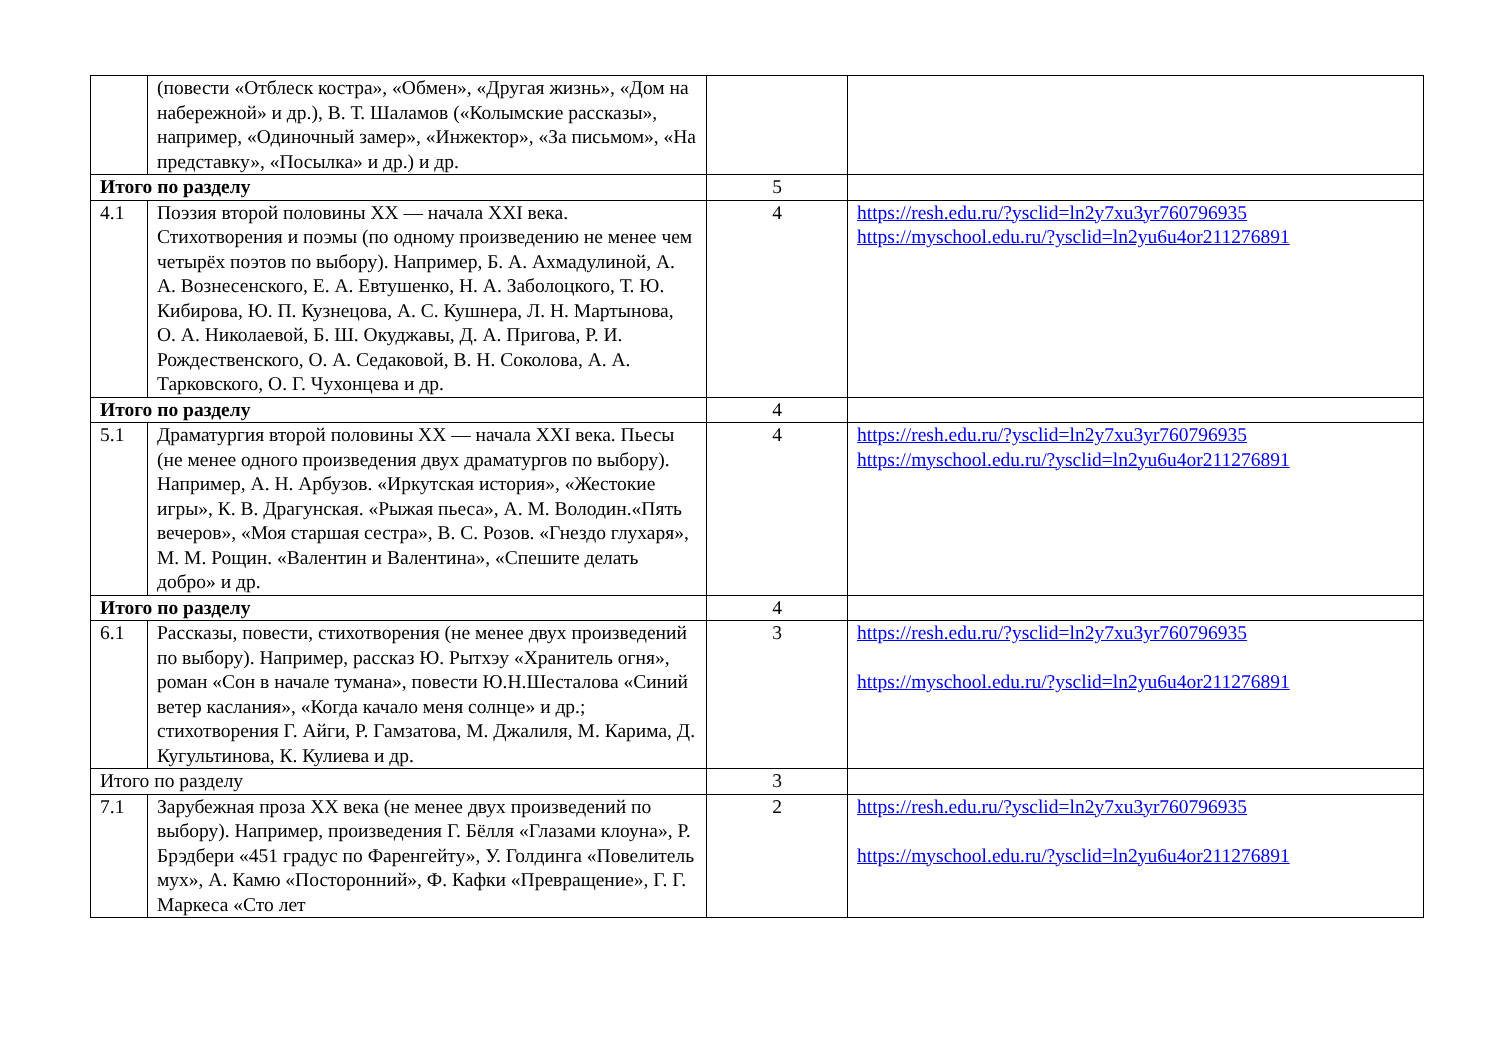| | (повести «Отблеск костра», «Обмен», «Другая жизнь», «Дом на набережной» и др.), В. Т. Шаламов («Колымские рассказы», например, «Одиночный замер», «Инжектор», «За письмом», «На представку», «Посылка» и др.) и др. | | |
| Итого по разделу | | 5 | |
| 4.1 | Поэзия второй половины XX — начала XXI века. Стихотворения и поэмы (по одному произведению не менее чем четырёх поэтов по выбору). Например, Б. А. Ахмадулиной, А. А. Вознесенского, Е. А. Евтушенко, Н. А. Заболоцкого, Т. Ю. Кибирова, Ю. П. Кузнецова, А. С. Кушнера, Л. Н. Мартынова, О. А. Николаевой, Б. Ш. Окуджавы, Д. А. Пригова, Р. И. Рождественского, О. А. Седаковой, В. Н. Соколова, А. А. Тарковского, О. Г. Чухонцева и др. | 4 | https://resh.edu.ru/?ysclid=ln2y7xu3yr760796935 https://myschool.edu.ru/?ysclid=ln2yu6u4or211276891 |
| Итого по разделу | | 4 | |
| 5.1 | Драматургия второй половины XX — начала XXI века. Пьесы (не менее одного произведения двух драматургов по выбору). Например, А. Н. Арбузов. «Иркутская история», «Жестокие игры», К. В. Драгунская. «Рыжая пьеса», А. М. Володин.«Пять вечеров», «Моя старшая сестра», В. С. Розов. «Гнездо глухаря», М. М. Рощин. «Валентин и Валентина», «Спешите делать добро» и др. | 4 | https://resh.edu.ru/?ysclid=ln2y7xu3yr760796935 https://myschool.edu.ru/?ysclid=ln2yu6u4or211276891 |
| Итого по разделу | | 4 | |
| 6.1 | Рассказы, повести, стихотворения (не менее двух произведений по выбору). Например, рассказ Ю. Рытхэу «Хранитель огня», роман «Сон в начале тумана», повести Ю.Н.Шесталова «Синий ветер каслания», «Когда качало меня солнце» и др.; стихотворения Г. Айги, Р. Гамзатова, М. Джалиля, М. Карима, Д. Кугультинова, К. Кулиева и др. | 3 | https://resh.edu.ru/?ysclid=ln2y7xu3yr760796935 https://myschool.edu.ru/?ysclid=ln2yu6u4or211276891 |
| Итого по разделу | | 3 | |
| 7.1 | Зарубежная проза XX века (не менее двух произведений по выбору). Например, произведения Г. Бёлля «Глазами клоуна», Р. Брэдбери «451 градус по Фаренгейту», У. Голдинга «Повелитель мух», А. Камю «Посторонний», Ф. Кафки «Превращение», Г. Г. Маркеса «Сто лет | 2 | https://resh.edu.ru/?ysclid=ln2y7xu3yr760796935 https://myschool.edu.ru/?ysclid=ln2yu6u4or211276891 |